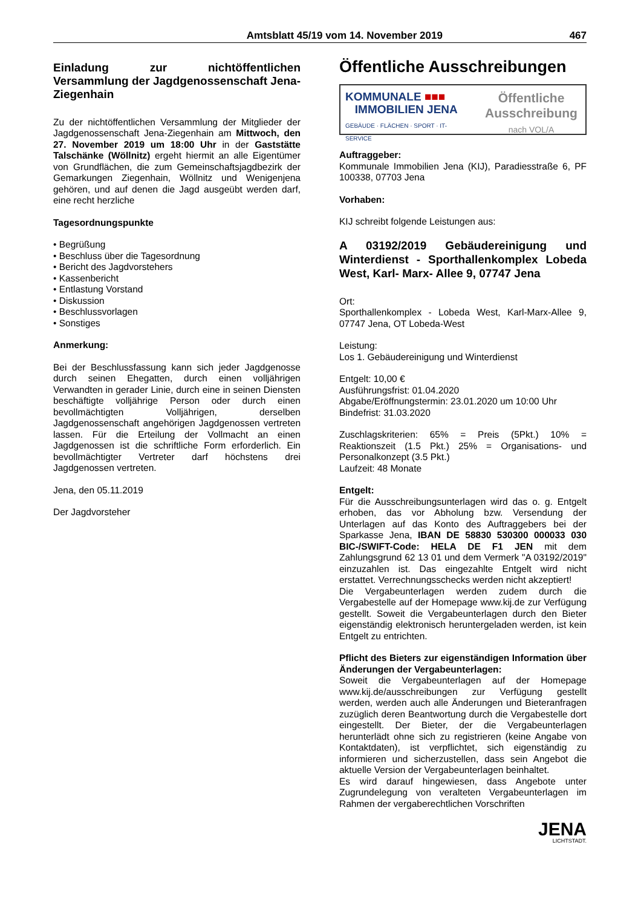Amtsblatt 45/19 vom 14. November 2019 467
Einladung zur nichtöffentlichen Versammlung der Jagdgenossenschaft Jena-Ziegenhain
Zu der nichtöffentlichen Versammlung der Mitglieder der Jagdgenossenschaft Jena-Ziegenhain am Mittwoch, den 27. November 2019 um 18:00 Uhr in der Gaststätte Talschänke (Wöllnitz) ergeht hiermit an alle Eigentümer von Grundflächen, die zum Gemeinschaftsjagdbezirk der Gemarkungen Ziegenhain, Wöllnitz und Wenigenjena gehören, und auf denen die Jagd ausgeübt werden darf, eine recht herzliche
Tagesordnungspunkte
• Begrüßung
• Beschluss über die Tagesordnung
• Bericht des Jagdvorstehers
• Kassenbericht
• Entlastung Vorstand
• Diskussion
• Beschlussvorlagen
• Sonstiges
Anmerkung:
Bei der Beschlussfassung kann sich jeder Jagdgenosse durch seinen Ehegatten, durch einen volljährigen Verwandten in gerader Linie, durch eine in seinen Diensten beschäftigte volljährige Person oder durch einen bevollmächtigten Volljährigen, derselben Jagdgenossenschaft angehörigen Jagdgenossen vertreten lassen. Für die Erteilung der Vollmacht an einen Jagdgenossen ist die schriftliche Form erforderlich. Ein bevollmächtigter Vertreter darf höchstens drei Jagdgenossen vertreten.
Jena, den 05.11.2019
Der Jagdvorsteher
Öffentliche Ausschreibungen
KOMMUNALE ■■■
IMMOBILIEN JENA
GEBÄUDE · FLÄCHEN · SPORT · IT-SERVICE
Öffentliche
Ausschreibung
nach VOL/A
Auftraggeber:
Kommunale Immobilien Jena (KIJ), Paradiesstraße 6, PF 100338, 07703 Jena
Vorhaben:
KIJ schreibt folgende Leistungen aus:
A 03192/2019 Gebäudereinigung und Winterdienst - Sporthallenkomplex Lobeda West, Karl- Marx- Allee 9, 07747 Jena
Ort:
Sporthallenkomplex - Lobeda West, Karl-Marx-Allee 9, 07747 Jena, OT Lobeda-West
Leistung:
Los 1. Gebäudereinigung und Winterdienst
Entgelt: 10,00 €
Ausführungsfrist: 01.04.2020
Abgabe/Eröffnungstermin: 23.01.2020 um 10:00 Uhr
Bindefrist: 31.03.2020
Zuschlagskriterien: 65% = Preis (5Pkt.) 10% = Reaktionszeit (1.5 Pkt.) 25% = Organisations- und Personalkonzept (3.5 Pkt.)
Laufzeit: 48 Monate
Entgelt:
Für die Ausschreibungsunterlagen wird das o. g. Entgelt erhoben, das vor Abholung bzw. Versendung der Unterlagen auf das Konto des Auftraggebers bei der Sparkasse Jena, IBAN DE 58830 530300 000033 030 BIC-/SWIFT-Code: HELA DE F1 JEN mit dem Zahlungsgrund 62 13 01 und dem Vermerk "A 03192/2019" einzuzahlen ist. Das eingezahlte Entgelt wird nicht erstattet. Verrechnungsschecks werden nicht akzeptiert!
Die Vergabeunterlagen werden zudem durch die Vergabestelle auf der Homepage www.kij.de zur Verfügung gestellt. Soweit die Vergabeunterlagen durch den Bieter eigenständig elektronisch heruntergeladen werden, ist kein Entgelt zu entrichten.
Pflicht des Bieters zur eigenständigen Information über Änderungen der Vergabeunterlagen:
Soweit die Vergabeunterlagen auf der Homepage www.kij.de/ausschreibungen zur Verfügung gestellt werden, werden auch alle Änderungen und Bieteranfragen zuzüglich deren Beantwortung durch die Vergabestelle dort eingestellt. Der Bieter, der die Vergabeunterlagen herunterlädt ohne sich zu registrieren (keine Angabe von Kontaktdaten), ist verpflichtet, sich eigenständig zu informieren und sicherzustellen, dass sein Angebot die aktuelle Version der Vergabeunterlagen beinhaltet.
Es wird darauf hingewiesen, dass Angebote unter Zugrundelegung von veralteten Vergabeunterlagen im Rahmen der vergaberechtlichen Vorschriften
JENA
LICHTSTADT.